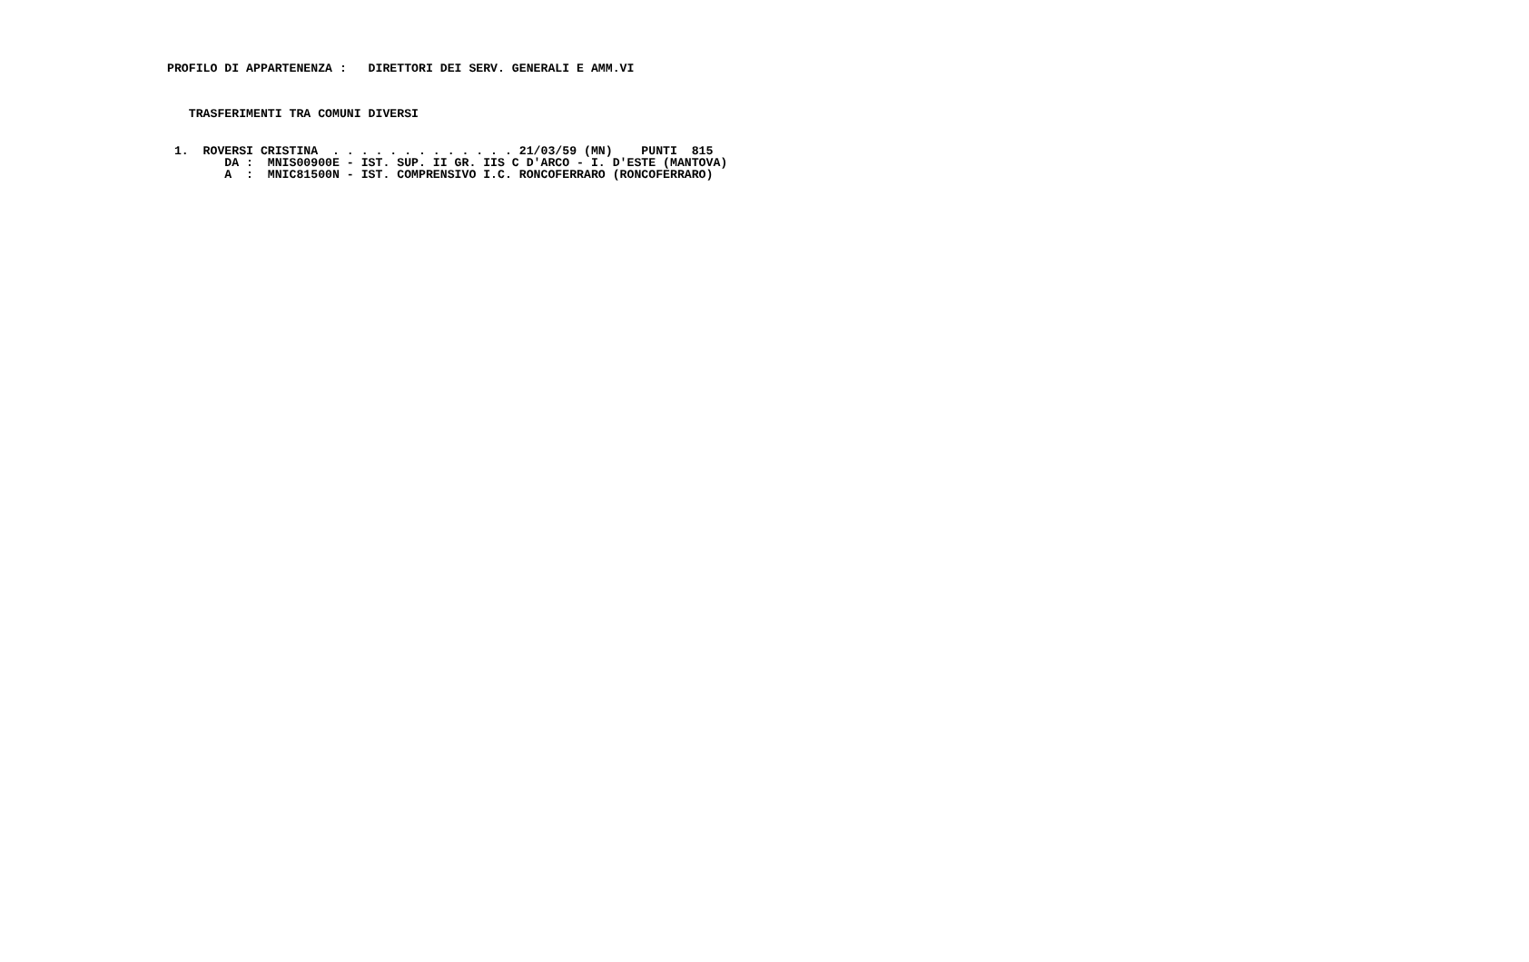PROFILO DI APPARTENENZA :   DIRETTORI DEI SERV. GENERALI E AMM.VI
   TRASFERIMENTI TRA COMUNI DIVERSI
 1.  ROVERSI CRISTINA  . . . . . . . . . . . . . 21/03/59 (MN)    PUNTI  815
        DA :  MNIS00900E - IST. SUP. II GR. IIS C D'ARCO - I. D'ESTE (MANTOVA)
        A  :  MNIC81500N - IST. COMPRENSIVO I.C. RONCOFERRARO (RONCOFERRARO)